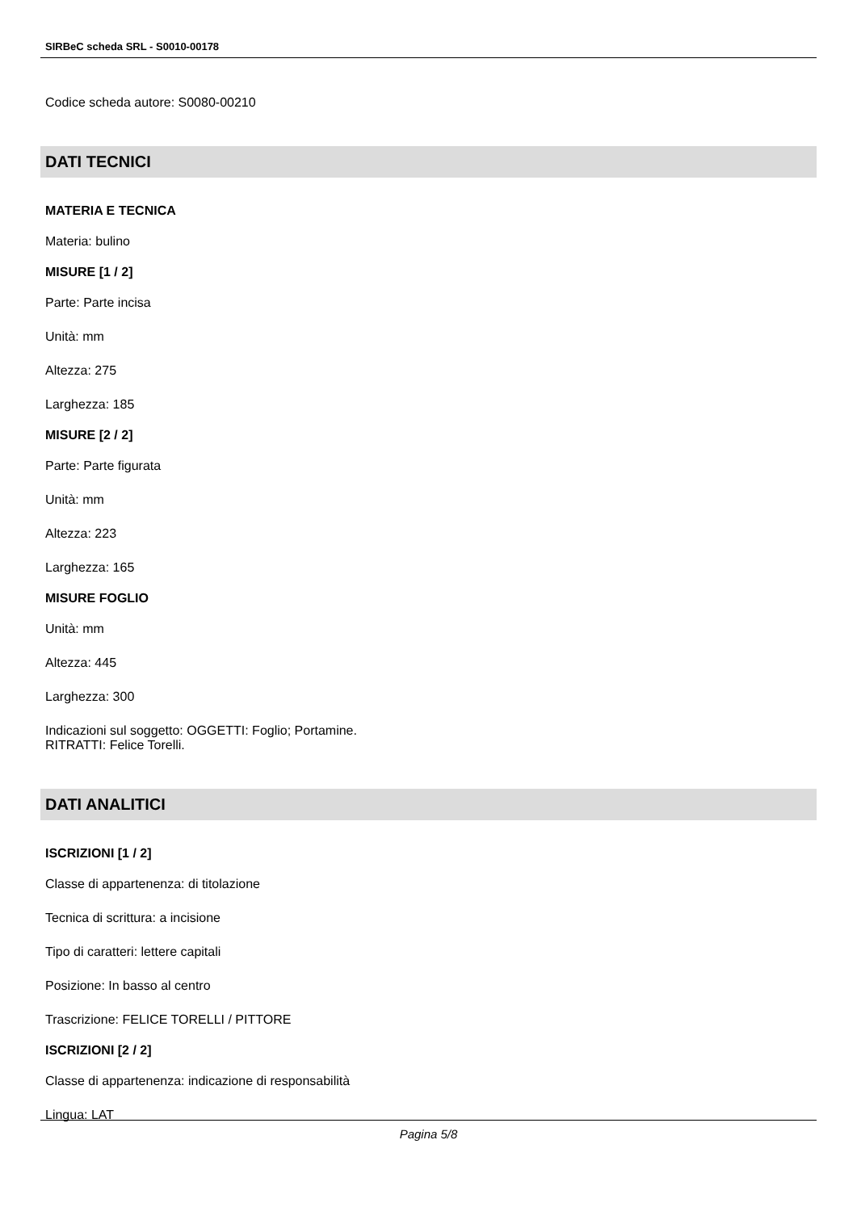SIRBeC scheda SRL - S0010-00178
Codice scheda autore: S0080-00210
DATI TECNICI
MATERIA E TECNICA
Materia: bulino
MISURE [1 / 2]
Parte: Parte incisa
Unità: mm
Altezza: 275
Larghezza: 185
MISURE [2 / 2]
Parte: Parte figurata
Unità: mm
Altezza: 223
Larghezza: 165
MISURE FOGLIO
Unità: mm
Altezza: 445
Larghezza: 300
Indicazioni sul soggetto: OGGETTI: Foglio; Portamine.
RITRATTI: Felice Torelli.
DATI ANALITICI
ISCRIZIONI [1 / 2]
Classe di appartenenza: di titolazione
Tecnica di scrittura: a incisione
Tipo di caratteri: lettere capitali
Posizione: In basso al centro
Trascrizione: FELICE TORELLI / PITTORE
ISCRIZIONI [2 / 2]
Classe di appartenenza: indicazione di responsabilità
Lingua: LAT
Pagina 5/8